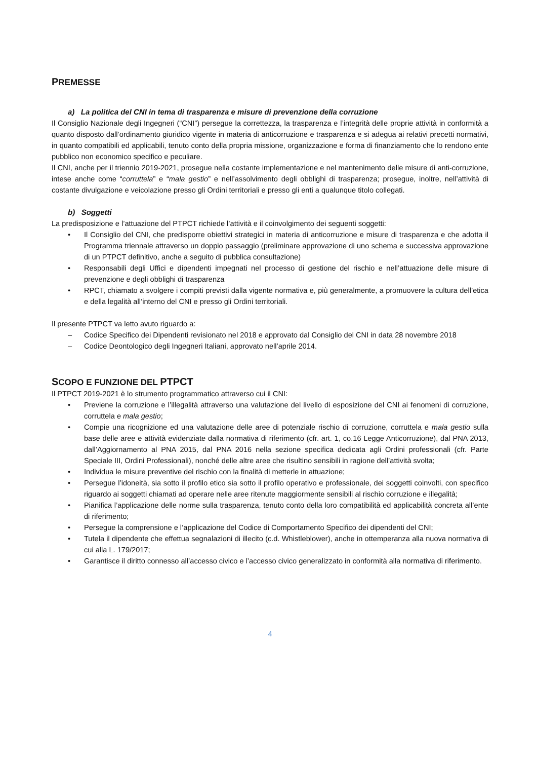PREMESSE
a) La politica del CNI in tema di trasparenza e misure di prevenzione della corruzione
Il Consiglio Nazionale degli Ingegneri (“CNI”) persegue la correttezza, la trasparenza e l’integrità delle proprie attività in conformità a quanto disposto dall’ordinamento giuridico vigente in materia di anticorruzione e trasparenza e si adegua ai relativi precetti normativi, in quanto compatibili ed applicabili, tenuto conto della propria missione, organizzazione e forma di finanziamento che lo rendono ente pubblico non economico specifico e peculiare.
Il CNI, anche per il triennio 2019-2021, prosegue nella costante implementazione e nel mantenimento delle misure di anti-corruzione, intese anche come “corruttela” e “mala gestio” e nell’assolvimento degli obblighi di trasparenza; prosegue, inoltre, nell’attività di costante divulgazione e veicolazione presso gli Ordini territoriali e presso gli enti a qualunque titolo collegati.
b) Soggetti
La predisposizione e l’attuazione del PTPCT richiede l’attività e il coinvolgimento dei seguenti soggetti:
• Il Consiglio del CNI, che predisporre obiettivi strategici in materia di anticorruzione e misure di trasparenza e che adotta il Programma triennale attraverso un doppio passaggio (preliminare approvazione di uno schema e successiva approvazione di un PTPCT definitivo, anche a seguito di pubblica consultazione)
• Responsabili degli Uffici e dipendenti impegnati nel processo di gestione del rischio e nell’attuazione delle misure di prevenzione e degli obblighi di trasparenza
• RPCT, chiamato a svolgere i compiti previsti dalla vigente normativa e, più generalmente, a promuovere la cultura dell’etica e della legalità all’interno del CNI e presso gli Ordini territoriali.
Il presente PTPCT va letto avuto riguardo a:
– Codice Specifico dei Dipendenti revisionato nel 2018 e approvato dal Consiglio del CNI in data 28 novembre 2018
– Codice Deontologico degli Ingegneri Italiani, approvato nell’aprile 2014.
SCOPO E FUNZIONE DEL PTPCT
Il PTPCT 2019-2021 è lo strumento programmatico attraverso cui il CNI:
• Previene la corruzione e l’illegalità attraverso una valutazione del livello di esposizione del CNI ai fenomeni di corruzione, corruttela e mala gestio;
• Compie una ricognizione ed una valutazione delle aree di potenziale rischio di corruzione, corruttela e mala gestio sulla base delle aree e attività evidenziate dalla normativa di riferimento (cfr. art. 1, co.16 Legge Anticorruzione), dal PNA 2013, dall’Aggiornamento al PNA 2015, dal PNA 2016 nella sezione specifica dedicata agli Ordini professionali (cfr. Parte Speciale III, Ordini Professionali), nonché delle altre aree che risultino sensibili in ragione dell’attività svolta;
• Individua le misure preventive del rischio con la finalità di metterle in attuazione;
• Persegue l’idoneità, sia sotto il profilo etico sia sotto il profilo operativo e professionale, dei soggetti coinvolti, con specifico riguardo ai soggetti chiamati ad operare nelle aree ritenute maggiormente sensibili al rischio corruzione e illegalità;
• Pianifica l’applicazione delle norme sulla trasparenza, tenuto conto della loro compatibilità ed applicabilità concreta all’ente di riferimento;
• Persegue la comprensione e l’applicazione del Codice di Comportamento Specifico dei dipendenti del CNI;
• Tutela il dipendente che effettua segnalazioni di illecito (c.d. Whistleblower), anche in ottemperanza alla nuova normativa di cui alla L. 179/2017;
• Garantisce il diritto connesso all’accesso civico e l’accesso civico generalizzato in conformità alla normativa di riferimento.
4